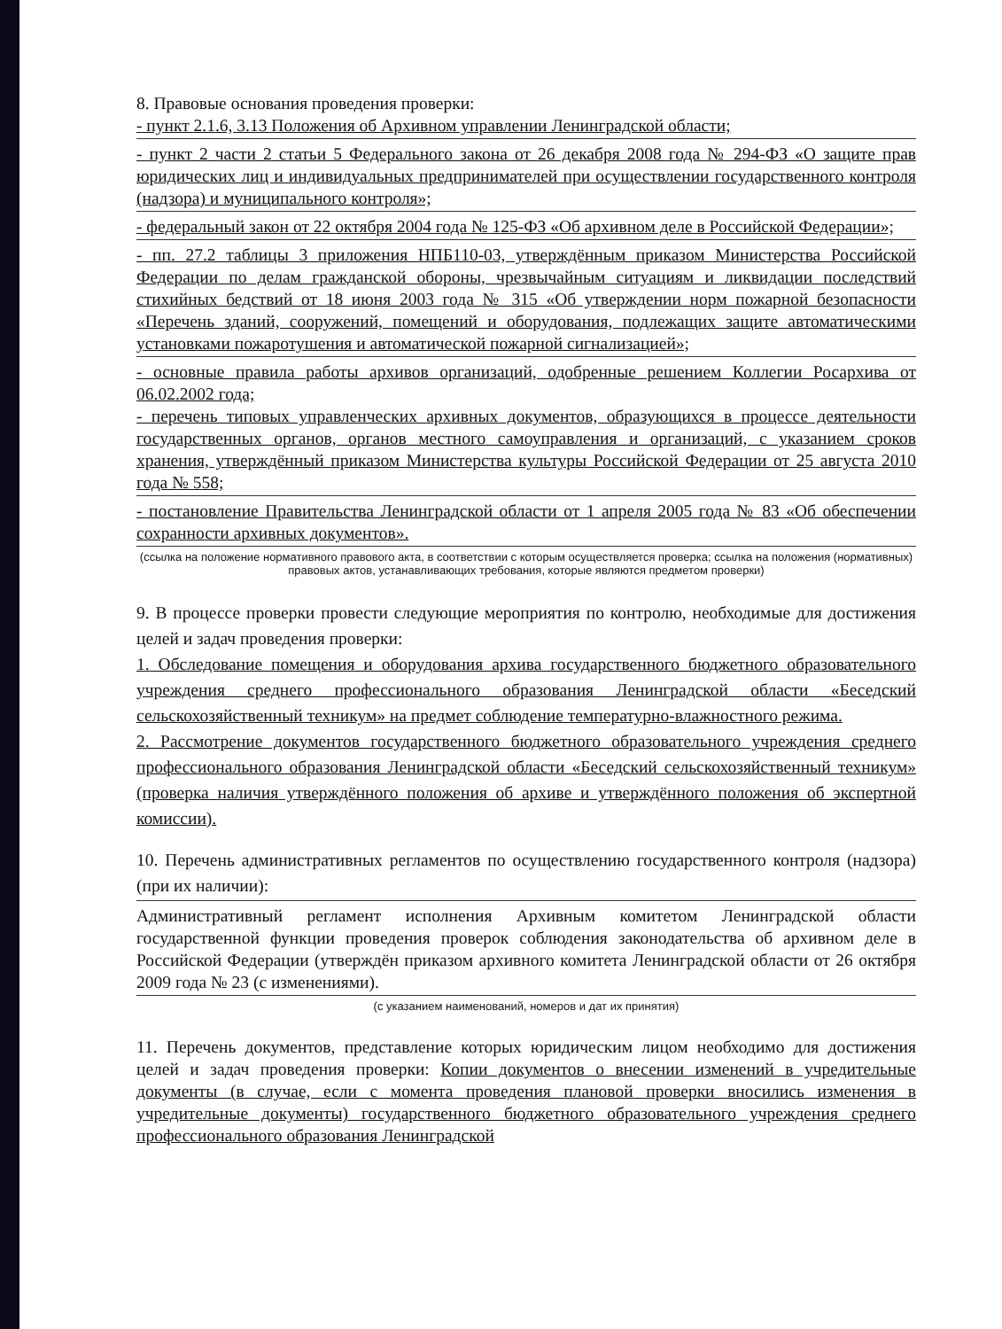8. Правовые основания проведения проверки:
- пункт 2.1.6, 3.13 Положения об Архивном управлении Ленинградской области;
- пункт 2 части 2 статьи 5 Федерального закона от 26 декабря 2008 года № 294-ФЗ «О защите прав юридических лиц и индивидуальных предпринимателей при осуществлении государственного контроля (надзора) и муниципального контроля»;
- федеральный закон от 22 октября 2004 года № 125-ФЗ «Об архивном деле в Российской Федерации»;
- пп. 27.2 таблицы 3 приложения НПБ110-03, утверждённым приказом Министерства Российской Федерации по делам гражданской обороны, чрезвычайным ситуациям и ликвидации последствий стихийных бедствий от 18 июня 2003 года № 315 «Об утверждении норм пожарной безопасности «Перечень зданий, сооружений, помещений и оборудования, подлежащих защите автоматическими установками пожаротушения и автоматической пожарной сигнализацией»;
- основные правила работы архивов организаций, одобренные решением Коллегии Росархива от 06.02.2002 года;
- перечень типовых управленческих архивных документов, образующихся в процессе деятельности государственных органов, органов местного самоуправления и организаций, с указанием сроков хранения, утверждённый приказом Министерства культуры Российской Федерации от 25 августа 2010 года № 558;
- постановление Правительства Ленинградской области от 1 апреля 2005 года № 83 «Об обеспечении сохранности архивных документов».
(ссылка на положение нормативного правового акта, в соответствии с которым осуществляется проверка; ссылка на положения (нормативных) правовых актов, устанавливающих требования, которые являются предметом проверки)
9. В процессе проверки провести следующие мероприятия по контролю, необходимые для достижения целей и задач проведения проверки:
1. Обследование помещения и оборудования архива государственного бюджетного образовательного учреждения среднего профессионального образования Ленинградской области «Беседский сельскохозяйственный техникум» на предмет соблюдение температурно-влажностного режима.
2. Рассмотрение документов государственного бюджетного образовательного учреждения среднего профессионального образования Ленинградской области «Беседский сельскохозяйственный техникум» (проверка наличия утверждённого положения об архиве и утверждённого положения об экспертной комиссии).
10. Перечень административных регламентов по осуществлению государственного контроля (надзора) (при их наличии):
Административный регламент исполнения Архивным комитетом Ленинградской области государственной функции проведения проверок соблюдения законодательства об архивном деле в Российской Федерации (утверждён приказом архивного комитета Ленинградской области от 26 октября 2009 года № 23 (с изменениями).
(с указанием наименований, номеров и дат их принятия)
11. Перечень документов, представление которых юридическим лицом необходимо для достижения целей и задач проведения проверки: Копии документов о внесении изменений в учредительные документы (в случае, если с момента проведения плановой проверки вносились изменения в учредительные документы) государственного бюджетного образовательного учреждения среднего профессионального образования Ленинградской